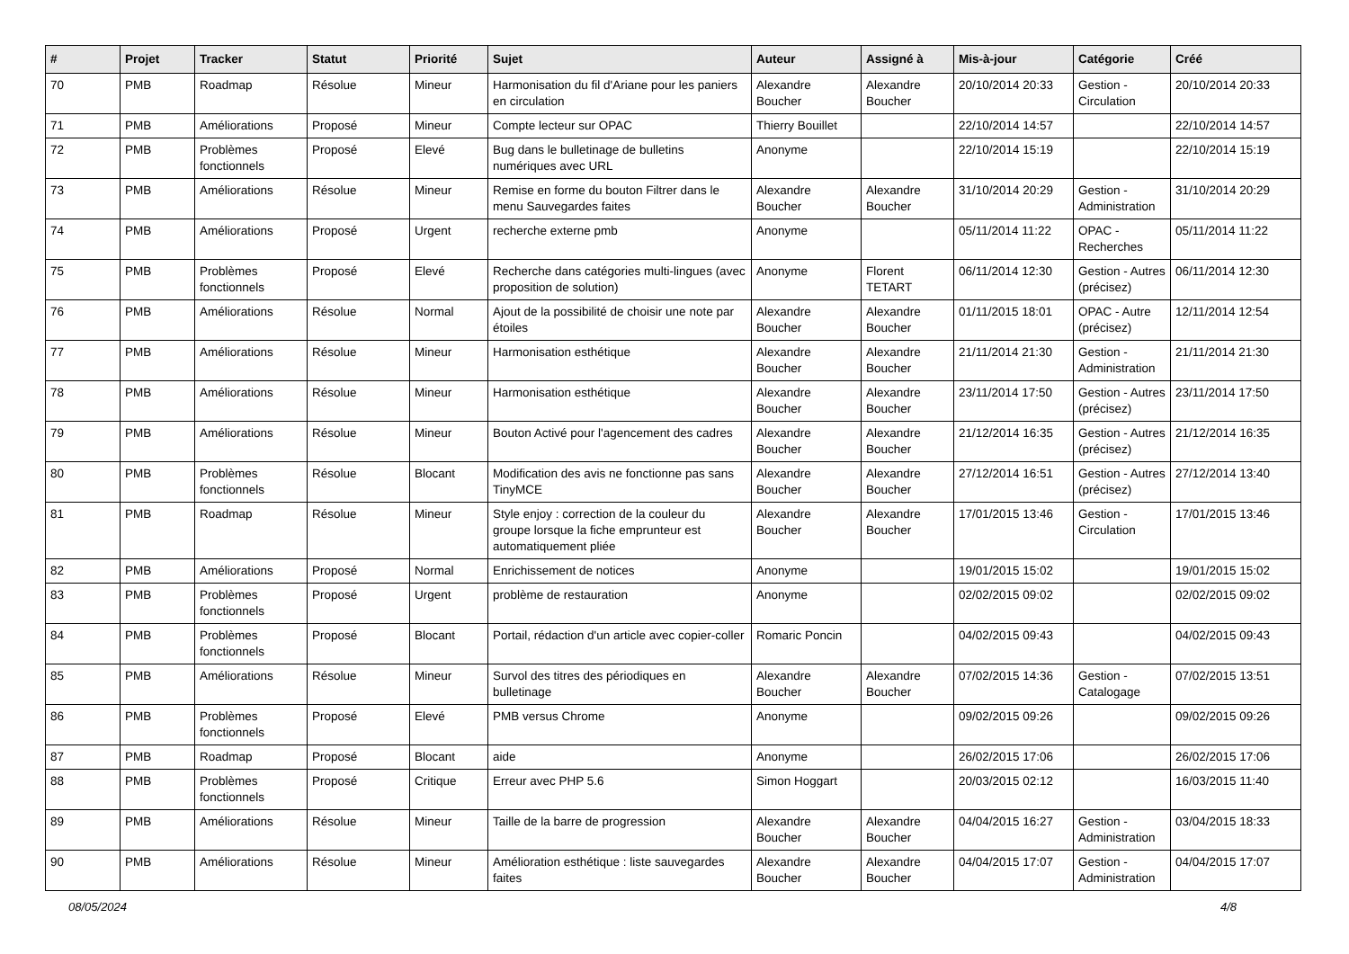| # | Projet | Tracker | Statut | Priorité | Sujet | Auteur | Assigné à | Mis-à-jour | Catégorie | Créé |
| --- | --- | --- | --- | --- | --- | --- | --- | --- | --- | --- |
| 70 | PMB | Roadmap | Résolue | Mineur | Harmonisation du fil d'Ariane pour les paniers en circulation | Alexandre Boucher | Alexandre Boucher | 20/10/2014 20:33 | Gestion - Circulation | 20/10/2014 20:33 |
| 71 | PMB | Améliorations | Proposé | Mineur | Compte lecteur sur OPAC | Thierry Bouillet | | 22/10/2014 14:57 | | 22/10/2014 14:57 |
| 72 | PMB | Problèmes fonctionnels | Proposé | Elevé | Bug dans le bulletinage de bulletins numériques avec URL | Anonyme | | 22/10/2014 15:19 | | 22/10/2014 15:19 |
| 73 | PMB | Améliorations | Résolue | Mineur | Remise en forme du bouton Filtrer dans le menu Sauvegardes faites | Alexandre Boucher | Alexandre Boucher | 31/10/2014 20:29 | Gestion - Administration | 31/10/2014 20:29 |
| 74 | PMB | Améliorations | Proposé | Urgent | recherche externe pmb | Anonyme | | 05/11/2014 11:22 | OPAC - Recherches | 05/11/2014 11:22 |
| 75 | PMB | Problèmes fonctionnels | Proposé | Elevé | Recherche dans catégories multi-lingues (avec proposition de solution) | Anonyme | Florent TETART | 06/11/2014 12:30 | Gestion - Autres (précisez) | 06/11/2014 12:30 |
| 76 | PMB | Améliorations | Résolue | Normal | Ajout de la possibilité de choisir une note par étoiles | Alexandre Boucher | Alexandre Boucher | 01/11/2015 18:01 | OPAC - Autre (précisez) | 12/11/2014 12:54 |
| 77 | PMB | Améliorations | Résolue | Mineur | Harmonisation esthétique | Alexandre Boucher | Alexandre Boucher | 21/11/2014 21:30 | Gestion - Administration | 21/11/2014 21:30 |
| 78 | PMB | Améliorations | Résolue | Mineur | Harmonisation esthétique | Alexandre Boucher | Alexandre Boucher | 23/11/2014 17:50 | Gestion - Autres (précisez) | 23/11/2014 17:50 |
| 79 | PMB | Améliorations | Résolue | Mineur | Bouton Activé pour l'agencement des cadres | Alexandre Boucher | Alexandre Boucher | 21/12/2014 16:35 | Gestion - Autres (précisez) | 21/12/2014 16:35 |
| 80 | PMB | Problèmes fonctionnels | Résolue | Blocant | Modification des avis ne fonctionne pas sans TinyMCE | Alexandre Boucher | Alexandre Boucher | 27/12/2014 16:51 | Gestion - Autres (précisez) | 27/12/2014 13:40 |
| 81 | PMB | Roadmap | Résolue | Mineur | Style enjoy : correction de la couleur du groupe lorsque la fiche emprunteur est automatiquement pliée | Alexandre Boucher | Alexandre Boucher | 17/01/2015 13:46 | Gestion - Circulation | 17/01/2015 13:46 |
| 82 | PMB | Améliorations | Proposé | Normal | Enrichissement de notices | Anonyme | | 19/01/2015 15:02 | | 19/01/2015 15:02 |
| 83 | PMB | Problèmes fonctionnels | Proposé | Urgent | problème de restauration | Anonyme | | 02/02/2015 09:02 | | 02/02/2015 09:02 |
| 84 | PMB | Problèmes fonctionnels | Proposé | Blocant | Portail, rédaction d'un article avec copier-coller | Romaric Poncin | | 04/02/2015 09:43 | | 04/02/2015 09:43 |
| 85 | PMB | Améliorations | Résolue | Mineur | Survol des titres des périodiques en bulletinage | Alexandre Boucher | Alexandre Boucher | 07/02/2015 14:36 | Gestion - Catalogage | 07/02/2015 13:51 |
| 86 | PMB | Problèmes fonctionnels | Proposé | Elevé | PMB versus Chrome | Anonyme | | 09/02/2015 09:26 | | 09/02/2015 09:26 |
| 87 | PMB | Roadmap | Proposé | Blocant | aide | Anonyme | | 26/02/2015 17:06 | | 26/02/2015 17:06 |
| 88 | PMB | Problèmes fonctionnels | Proposé | Critique | Erreur avec PHP 5.6 | Simon Hoggart | | 20/03/2015 02:12 | | 16/03/2015 11:40 |
| 89 | PMB | Améliorations | Résolue | Mineur | Taille de la barre de progression | Alexandre Boucher | Alexandre Boucher | 04/04/2015 16:27 | Gestion - Administration | 03/04/2015 18:33 |
| 90 | PMB | Améliorations | Résolue | Mineur | Amélioration esthétique : liste sauvegardes faites | Alexandre Boucher | Alexandre Boucher | 04/04/2015 17:07 | Gestion - Administration | 04/04/2015 17:07 |
08/05/2024 4/8